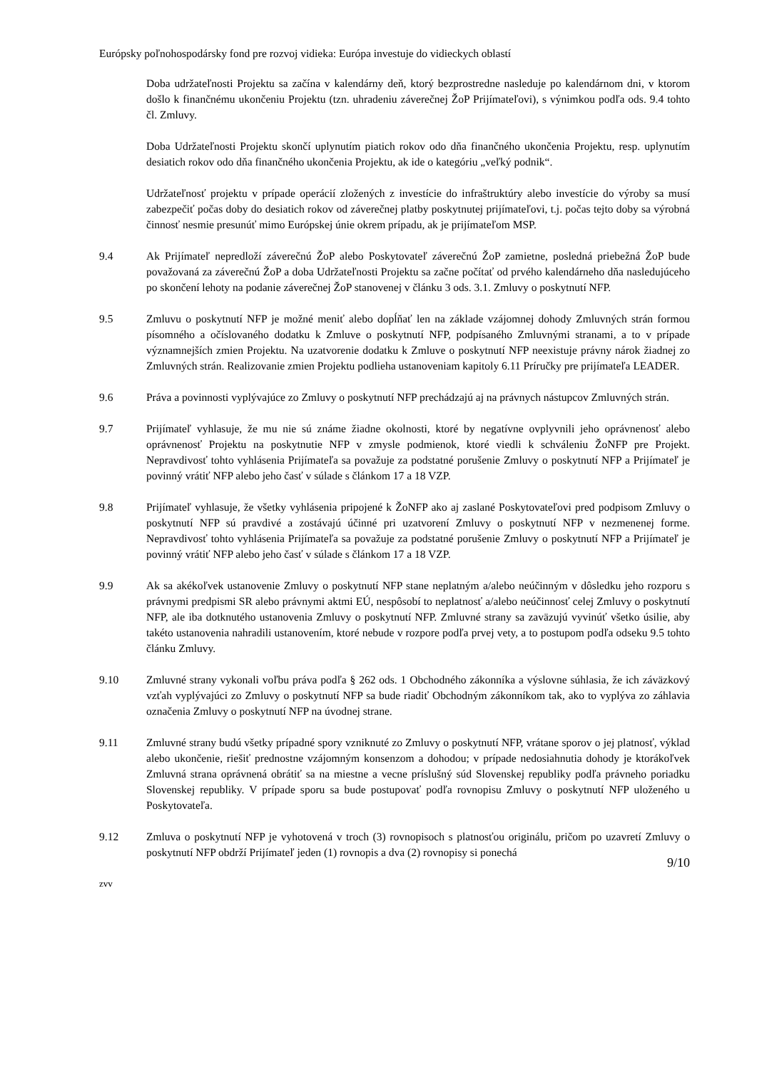Európsky poľnohospodársky fond pre rozvoj vidieka: Európa investuje do vidieckych oblastí
Doba udržateľnosti Projektu sa začína v kalendárny deň, ktorý bezprostredne nasleduje po kalendárnom dni, v ktorom došlo k finančnému ukončeniu Projektu (tzn. uhradeniu záverečnej ŽoP Prijímateľovi), s výnimkou podľa ods. 9.4 tohto čl. Zmluvy.
Doba Udržateľnosti Projektu skončí uplynutím piatich rokov odo dňa finančného ukončenia Projektu, resp. uplynutím desiatich rokov odo dňa finančného ukončenia Projektu, ak ide o kategóriu „veľký podnik“.
Udržateľnosť projektu v prípade operácií zložených z investície do infraštruktúry alebo investície do výroby sa musí zabezpečiť počas doby do desiatich rokov od záverečnej platby poskytnutej prijímateľovi, t.j. počas tejto doby sa výrobná činnosť nesmie presunúť mimo Európskej únie okrem prípadu, ak je prijímateľom MSP.
9.4 Ak Prijímateľ nepredloží záverečnú ŽoP alebo Poskytovateľ záverečnú ŽoP zamietne, posledná priebežná ŽoP bude považovaná za záverečnú ŽoP a doba Udržateľnosti Projektu sa začne počítať od prvého kalendárneho dňa nasledujúceho po skončení lehoty na podanie záverečnej ŽoP stanovenej v článku 3 ods. 3.1. Zmluvy o poskytnutí NFP.
9.5 Zmluvu o poskytnutí NFP je možné meniť alebo dopĺňať len na základe vzájomnej dohody Zmluvných strán formou písomného a očíslovaného dodatku k Zmluve o poskytnutí NFP, podpísaného Zmluvnými stranami, a to v prípade významnejších zmien Projektu. Na uzatvorenie dodatku k Zmluve o poskytnutí NFP neexistuje právny nárok žiadnej zo Zmluvných strán. Realizovanie zmien Projektu podlieha ustanoveniam kapitoly 6.11 Príručky pre prijímateľa LEADER.
9.6 Práva a povinnosti vyplývajúce zo Zmluvy o poskytnutí NFP prechádzajú aj na právnych nástupcov Zmluvných strán.
9.7 Prijímateľ vyhlasuje, že mu nie sú známe žiadne okolnosti, ktoré by negatívne ovplyvnili jeho oprávnenosť alebo oprávnenosť Projektu na poskytnutie NFP v zmysle podmienok, ktoré viedli k schváleniu ŽoNFP pre Projekt. Nepravdivosť tohto vyhlásenia Prijímateľa sa považuje za podstatné porušenie Zmluvy o poskytnutí NFP a Prijímateľ je povinný vrátiť NFP alebo jeho časť v súlade s článkom 17 a 18 VZP.
9.8 Prijímateľ vyhlasuje, že všetky vyhlásenia pripojené k ŽoNFP ako aj zaslané Poskytovateľovi pred podpisom Zmluvy o poskytnutí NFP sú pravdivé a zostávajú účinné pri uzatvorení Zmluvy o poskytnutí NFP v nezmenenej forme. Nepravdivosť tohto vyhlásenia Prijímateľa sa považuje za podstatné porušenie Zmluvy o poskytnutí NFP a Prijímateľ je povinný vrátiť NFP alebo jeho časť v súlade s článkom 17 a 18 VZP.
9.9 Ak sa akékoľvek ustanovenie Zmluvy o poskytnutí NFP stane neplatným a/alebo neúčinným v dôsledku jeho rozporu s právnymi predpismi SR alebo právnymi aktmi EÚ, nespôsobí to neplatnosť a/alebo neúčinnosť celej Zmluvy o poskytnutí NFP, ale iba dotknutého ustanovenia Zmluvy o poskytnutí NFP. Zmluvné strany sa zaväzujú vyvinúť všetko úsilie, aby takéto ustanovenia nahradili ustanovením, ktoré nebude v rozpore podľa prvej vety, a to postupom podľa odseku 9.5 tohto článku Zmluvy.
9.10 Zmluvné strany vykonali voľbu práva podľa § 262 ods. 1 Obchodného zákonníka a výslovne súhlasia, že ich záväzkový vzťah vyplývajúci zo Zmluvy o poskytnutí NFP sa bude riadiť Obchodným zákonníkom tak, ako to vyplýva zo záhlavia označenia Zmluvy o poskytnutí NFP na úvodnej strane.
9.11 Zmluvné strany budú všetky prípadné spory vzniknuté zo Zmluvy o poskytnutí NFP, vrátane sporov o jej platnosť, výklad alebo ukončenie, riešiť prednostne vzájomným konsenzom a dohodou; v prípade nedosiahnutia dohody je ktorákoľvek Zmluvná strana oprávnená obrátiť sa na miestne a vecne príslušný súd Slovenskej republiky podľa právneho poriadku Slovenskej republiky. V prípade sporu sa bude postupovať podľa rovnopisu Zmluvy o poskytnutí NFP uloženého u Poskytovateľa.
9.12 Zmluva o poskytnutí NFP je vyhotovená v troch (3) rovnopisoch s platnosťou originálu, pričom po uzavretí Zmluvy o poskytnutí NFP obdrží Prijímateľ jeden (1) rovnopis a dva (2) rovnopisy si ponechá
9/10
zvv